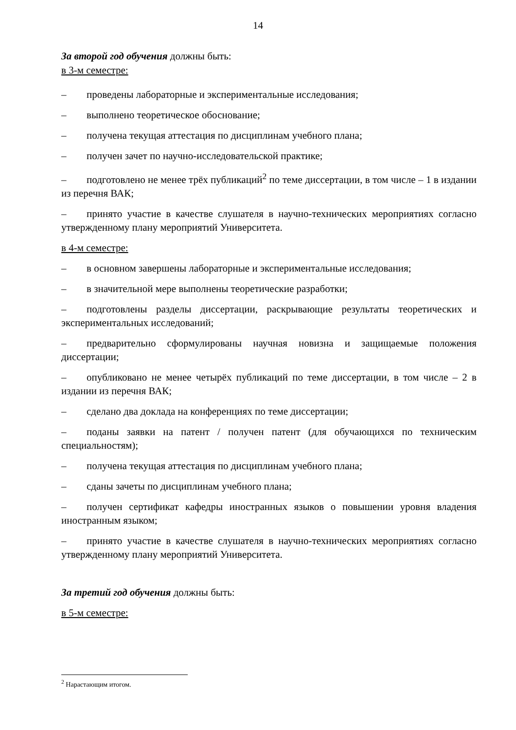14
За второй год обучения должны быть:
в 3-м семестре:
– проведены лабораторные и экспериментальные исследования;
– выполнено теоретическое обоснование;
– получена текущая аттестация по дисциплинам учебного плана;
– получен зачет по научно-исследовательской практике;
– подготовлено не менее трёх публикаций<sup>2</sup> по теме диссертации, в том числе – 1 в издании из перечня ВАК;
– принято участие в качестве слушателя в научно-технических мероприятиях согласно утвержденному плану мероприятий Университета.
в 4-м семестре:
– в основном завершены лабораторные и экспериментальные исследования;
– в значительной мере выполнены теоретические разработки;
– подготовлены разделы диссертации, раскрывающие результаты теоретических и экспериментальных исследований;
– предварительно сформулированы научная новизна и защищаемые положения диссертации;
– опубликовано не менее четырёх публикаций по теме диссертации, в том числе – 2 в издании из перечня ВАК;
– сделано два доклада на конференциях по теме диссертации;
– поданы заявки на патент / получен патент (для обучающихся по техническим специальностям);
– получена текущая аттестация по дисциплинам учебного плана;
– сданы зачеты по дисциплинам учебного плана;
– получен сертификат кафедры иностранных языков о повышении уровня владения иностранным языком;
– принято участие в качестве слушателя в научно-технических мероприятиях согласно утвержденному плану мероприятий Университета.
За третий год обучения должны быть:
в 5-м семестре:
<sup>2</sup> Нарастающим итогом.